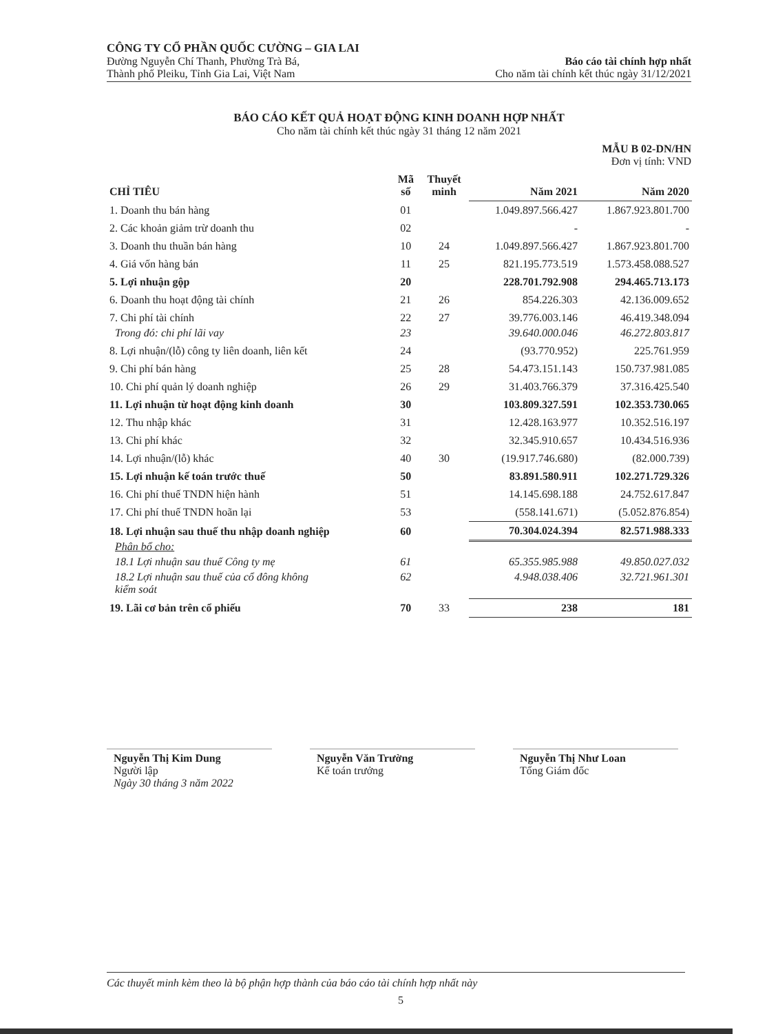CÔNG TY CỔ PHẦN QUỐC CƯỜNG – GIA LAI
Đường Nguyễn Chí Thanh, Phường Trà Bá,
Thành phố Pleiku, Tỉnh Gia Lai, Việt Nam
Báo cáo tài chính hợp nhất
Cho năm tài chính kết thúc ngày 31/12/2021
BÁO CÁO KẾT QUẢ HOẠT ĐỘNG KINH DOANH HỢP NHẤT
Cho năm tài chính kết thúc ngày 31 tháng 12 năm 2021
MẪU B 02-DN/HN
Đơn vị tính: VND
| CHỈ TIÊU | Mã số | Thuyết minh | Năm 2021 | Năm 2020 |
| --- | --- | --- | --- | --- |
| 1. Doanh thu bán hàng | 01 | | 1.049.897.566.427 | 1.867.923.801.700 |
| 2. Các khoản giảm trừ doanh thu | 02 | | - | - |
| 3. Doanh thu thuần bán hàng | 10 | 24 | 1.049.897.566.427 | 1.867.923.801.700 |
| 4. Giá vốn hàng bán | 11 | 25 | 821.195.773.519 | 1.573.458.088.527 |
| 5. Lợi nhuận gộp | 20 | | 228.701.792.908 | 294.465.713.173 |
| 6. Doanh thu hoạt động tài chính | 21 | 26 | 854.226.303 | 42.136.009.652 |
| 7. Chi phí tài chính | 22 | 27 | 39.776.003.146 | 46.419.348.094 |
| Trong đó: chi phí lãi vay | 23 | | 39.640.000.046 | 46.272.803.817 |
| 8. Lợi nhuận/(lỗ) công ty liên doanh, liên kết | 24 | | (93.770.952) | 225.761.959 |
| 9. Chi phí bán hàng | 25 | 28 | 54.473.151.143 | 150.737.981.085 |
| 10. Chi phí quản lý doanh nghiệp | 26 | 29 | 31.403.766.379 | 37.316.425.540 |
| 11. Lợi nhuận từ hoạt động kinh doanh | 30 | | 103.809.327.591 | 102.353.730.065 |
| 12. Thu nhập khác | 31 | | 12.428.163.977 | 10.352.516.197 |
| 13. Chi phí khác | 32 | | 32.345.910.657 | 10.434.516.936 |
| 14. Lợi nhuận/(lỗ) khác | 40 | 30 | (19.917.746.680) | (82.000.739) |
| 15. Lợi nhuận kế toán trước thuế | 50 | | 83.891.580.911 | 102.271.729.326 |
| 16. Chi phí thuế TNDN hiện hành | 51 | | 14.145.698.188 | 24.752.617.847 |
| 17. Chi phí thuế TNDN hoãn lại | 53 | | (558.141.671) | (5.052.876.854) |
| 18. Lợi nhuận sau thuế thu nhập doanh nghiệp | 60 | | 70.304.024.394 | 82.571.988.333 |
| Phân bổ cho: | | | | |
| 18.1 Lợi nhuận sau thuế Công ty mẹ | 61 | | 65.355.985.988 | 49.850.027.032 |
| 18.2 Lợi nhuận sau thuế của cổ đông không kiểm soát | 62 | | 4.948.038.406 | 32.721.961.301 |
| 19. Lãi cơ bản trên cổ phiếu | 70 | 33 | 238 | 181 |
Nguyễn Thị Kim Dung
Người lập
Ngày 30 tháng 3 năm 2022
Nguyễn Văn Trường
Kế toán trưởng
Nguyễn Thị Như Loan
Tổng Giám đốc
Các thuyết minh kèm theo là bộ phận hợp thành của báo cáo tài chính hợp nhất này
5